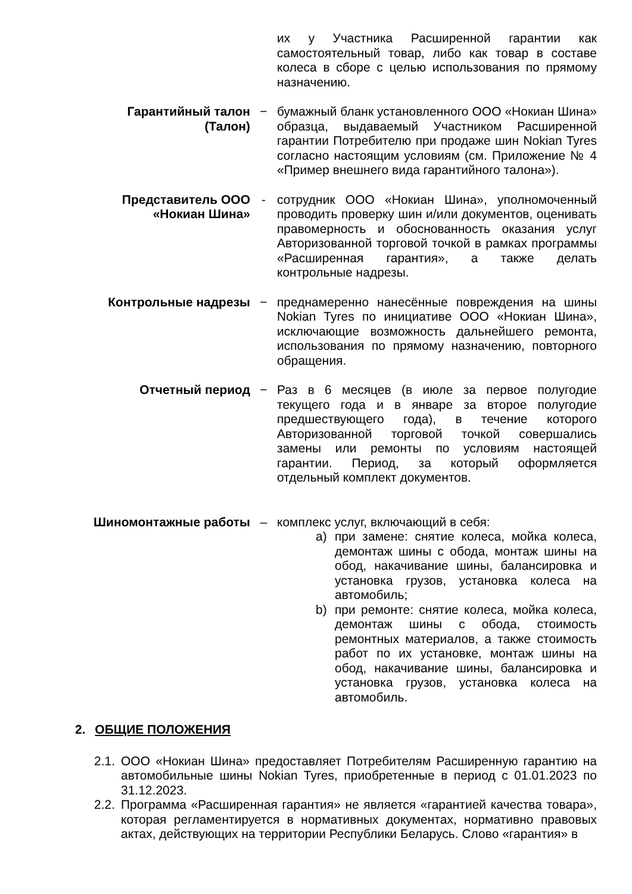их у Участника Расширенной гарантии как самостоятельный товар, либо как товар в составе колеса в сборе с целью использования по прямому назначению.
Гарантийный талон (Талон)
− бумажный бланк установленного ООО «Нокиан Шина» образца, выдаваемый Участником Расширенной гарантии Потребителю при продаже шин Nokian Tyres согласно настоящим условиям (см. Приложение № 4 «Пример внешнего вида гарантийного талона»).
Представитель ООО «Нокиан Шина»
- сотрудник ООО «Нокиан Шина», уполномоченный проводить проверку шин и/или документов, оценивать правомерность и обоснованность оказания услуг Авторизованной торговой точкой в рамках программы «Расширенная гарантия», а также делать контрольные надрезы.
Контрольные надрезы − преднамеренно нанесённые повреждения на шины Nokian Tyres по инициативе ООО «Нокиан Шина», исключающие возможность дальнейшего ремонта, использования по прямому назначению, повторного обращения.
Отчетный период − Раз в 6 месяцев (в июле за первое полугодие текущего года и в январе за второе полугодие предшествующего года), в течение которого Авторизованной торговой точкой совершались замены или ремонты по условиям настоящей гарантии. Период, за который оформляется отдельный комплект документов.
Шиномонтажные работы – комплекс услуг, включающий в себя:
a) при замене: снятие колеса, мойка колеса, демонтаж шины с обода, монтаж шины на обод, накачивание шины, балансировка и установка грузов, установка колеса на автомобиль;
b) при ремонте: снятие колеса, мойка колеса, демонтаж шины с обода, стоимость ремонтных материалов, а также стоимость работ по их установке, монтаж шины на обод, накачивание шины, балансировка и установка грузов, установка колеса на автомобиль.
2. ОБЩИЕ ПОЛОЖЕНИЯ
2.1. ООО «Нокиан Шина» предоставляет Потребителям Расширенную гарантию на автомобильные шины Nokian Tyres, приобретенные в период с 01.01.2023 по 31.12.2023.
2.2. Программа «Расширенная гарантия» не является «гарантией качества товара», которая регламентируется в нормативных документах, нормативно правовых актах, действующих на территории Республики Беларусь. Слово «гарантия» в